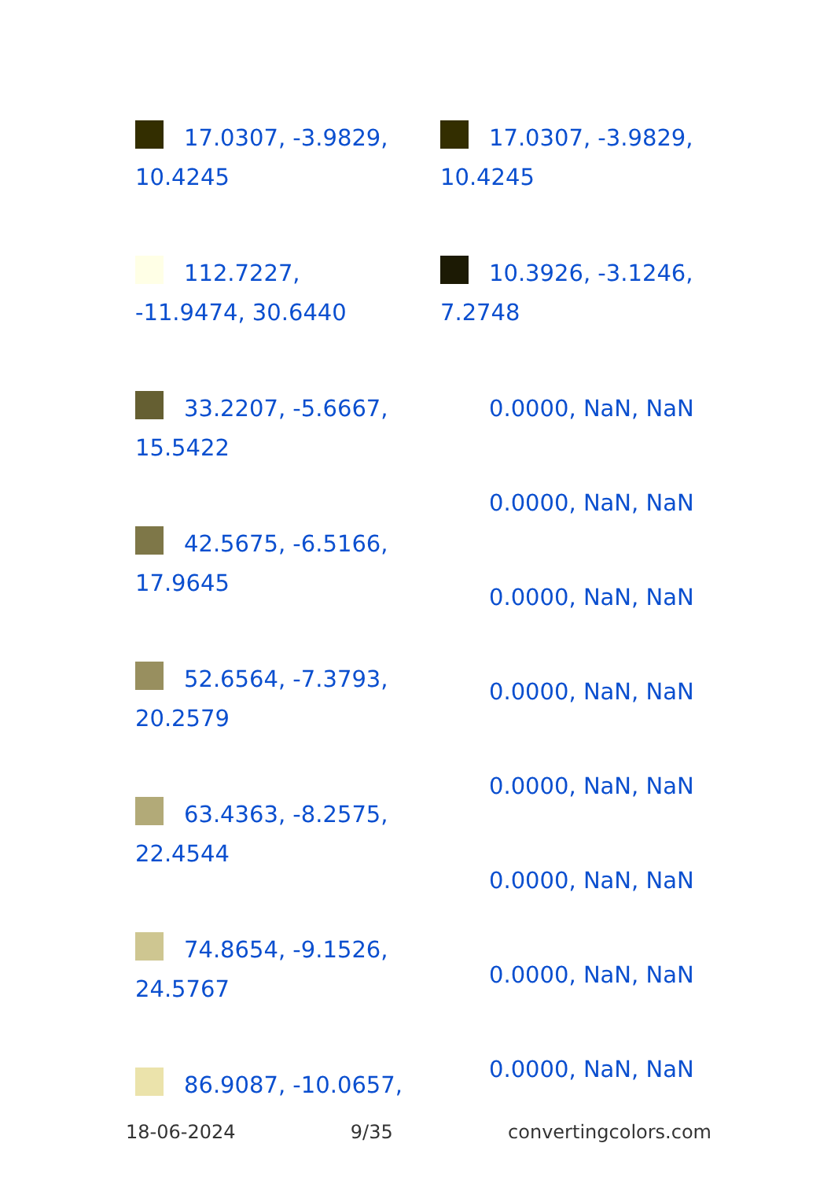17.0307, -3.9829, 10.4245
112.7227, -11.9474, 30.6440
33.2207, -5.6667, 15.5422
42.5675, -6.5166, 17.9645
52.6564, -7.3793, 20.2579
63.4363, -8.2575, 22.4544
74.8654, -9.1526, 24.5767
86.9087, -10.0657,
17.0307, -3.9829, 10.4245
10.3926, -3.1246, 7.2748
0.0000, NaN, NaN
0.0000, NaN, NaN
0.0000, NaN, NaN
0.0000, NaN, NaN
0.0000, NaN, NaN
0.0000, NaN, NaN
0.0000, NaN, NaN
0.0000, NaN, NaN
18-06-2024 9/35 convertingcolors.com